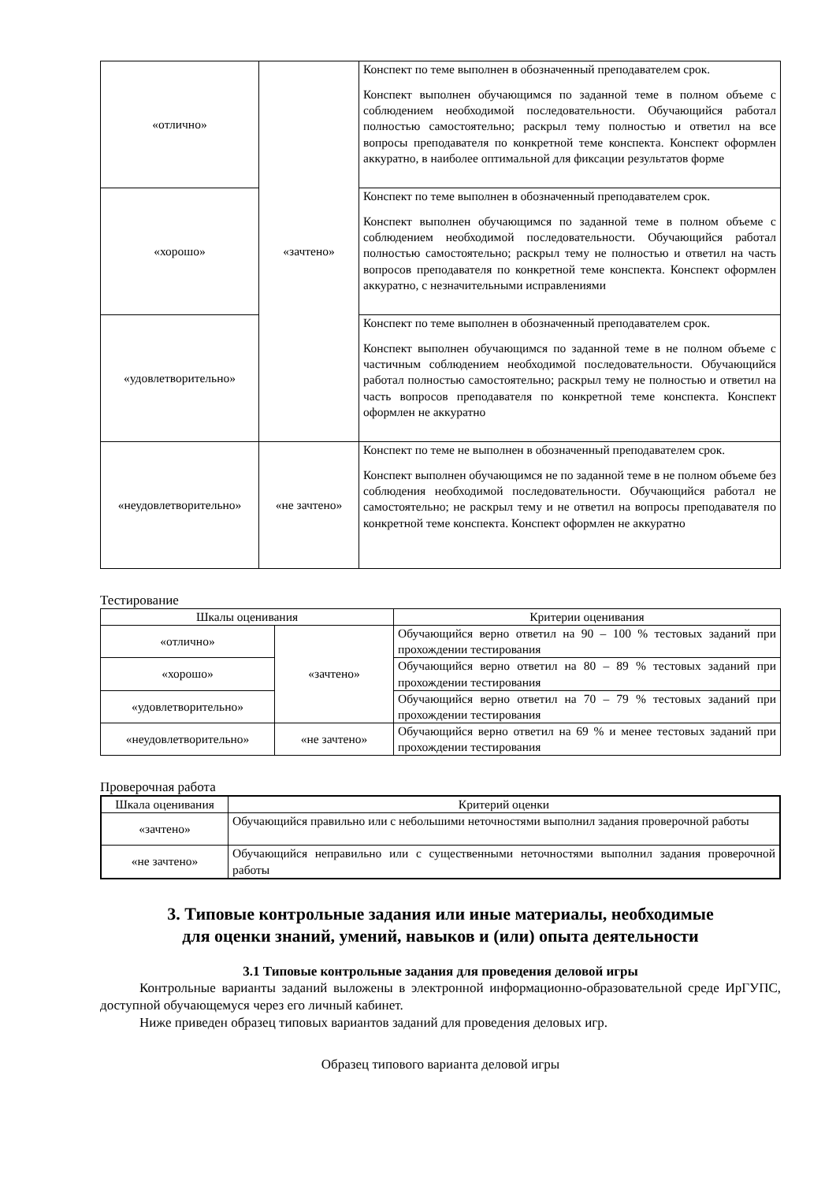| «отлично» | «зачтено» | Конспект по теме выполнен в обозначенный преподавателем срок. Конспект выполнен обучающимся по заданной теме в полном объеме с соблюдением необходимой последовательности. Обучающийся работал полностью самостоятельно; раскрыл тему полностью и ответил на все вопросы преподавателя по конкретной теме конспекта. Конспект оформлен аккуратно, в наиболее оптимальной для фиксации результатов форме |
| «хорошо» | | Конспект по теме выполнен в обозначенный преподавателем срок. Конспект выполнен обучающимся по заданной теме в полном объеме с соблюдением необходимой последовательности. Обучающийся работал полностью самостоятельно; раскрыл тему не полностью и ответил на часть вопросов преподавателя по конкретной теме конспекта. Конспект оформлен аккуратно, с незначительными исправлениями |
| «удовлетворительно» | | Конспект по теме выполнен в обозначенный преподавателем срок. Конспект выполнен обучающимся по заданной теме в не полном объеме с частичным соблюдением необходимой последовательности. Обучающийся работал полностью самостоятельно; раскрыл тему не полностью и ответил на часть вопросов преподавателя по конкретной теме конспекта. Конспект оформлен не аккуратно |
| «неудовлетворительно» | «не зачтено» | Конспект по теме не выполнен в обозначенный преподавателем срок. Конспект выполнен обучающимся не по заданной теме в не полном объеме без соблюдения необходимой последовательности. Обучающийся работал не самостоятельно; не раскрыл тему и не ответил на вопросы преподавателя по конкретной теме конспекта. Конспект оформлен не аккуратно |
Тестирование
| Шкалы оценивания | | Критерии оценивания |
| --- | --- | --- |
| «отлично» | «зачтено» | Обучающийся верно ответил на 90 – 100 % тестовых заданий при прохождении тестирования |
| «хорошо» | | Обучающийся верно ответил на 80 – 89 % тестовых заданий при прохождении тестирования |
| «удовлетворительно» | | Обучающийся верно ответил на 70 – 79 % тестовых заданий при прохождении тестирования |
| «неудовлетворительно» | «не зачтено» | Обучающийся верно ответил на 69 % и менее тестовых заданий при прохождении тестирования |
Проверочная работа
| Шкала оценивания | Критерий оценки |
| --- | --- |
| «зачтено» | Обучающийся правильно или с небольшими неточностями выполнил задания проверочной работы |
| «не зачтено» | Обучающийся неправильно или с существенными неточностями выполнил задания проверочной работы |
3. Типовые контрольные задания или иные материалы, необходимые
для оценки знаний, умений, навыков и (или) опыта деятельности
3.1 Типовые контрольные задания для проведения деловой игры
Контрольные варианты заданий выложены в электронной информационно-образовательной среде ИрГУПС, доступной обучающемуся через его личный кабинет.
Ниже приведен образец типовых вариантов заданий для проведения деловых игр.
Образец типового варианта деловой игры